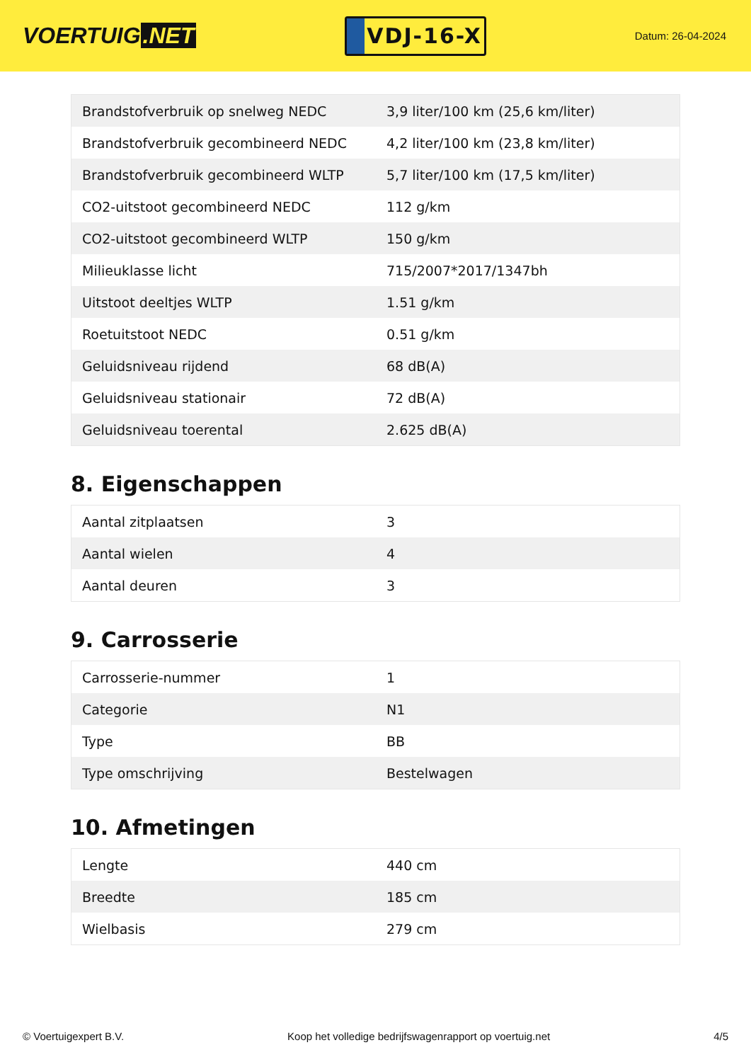VOERTUIG.NET
VDJ-16-X
Datum: 26-04-2024
| Brandstofverbruik op snelweg NEDC | 3,9 liter/100 km (25,6 km/liter) |
| Brandstofverbruik gecombineerd NEDC | 4,2 liter/100 km (23,8 km/liter) |
| Brandstofverbruik gecombineerd WLTP | 5,7 liter/100 km (17,5 km/liter) |
| CO2-uitstoot gecombineerd NEDC | 112 g/km |
| CO2-uitstoot gecombineerd WLTP | 150 g/km |
| Milieuklasse licht | 715/2007*2017/1347bh |
| Uitstoot deeltjes WLTP | 1.51 g/km |
| Roetuitstoot NEDC | 0.51 g/km |
| Geluidsniveau rijdend | 68 dB(A) |
| Geluidsniveau stationair | 72 dB(A) |
| Geluidsniveau toerental | 2.625 dB(A) |
8. Eigenschappen
| Aantal zitplaatsen | 3 |
| Aantal wielen | 4 |
| Aantal deuren | 3 |
9. Carrosserie
| Carrosserie-nummer | 1 |
| Categorie | N1 |
| Type | BB |
| Type omschrijving | Bestelwagen |
10. Afmetingen
| Lengte | 440 cm |
| Breedte | 185 cm |
| Wielbasis | 279 cm |
© Voertuigexpert B.V. Koop het volledige bedrijfswagenrapport op voertuig.net 4/5